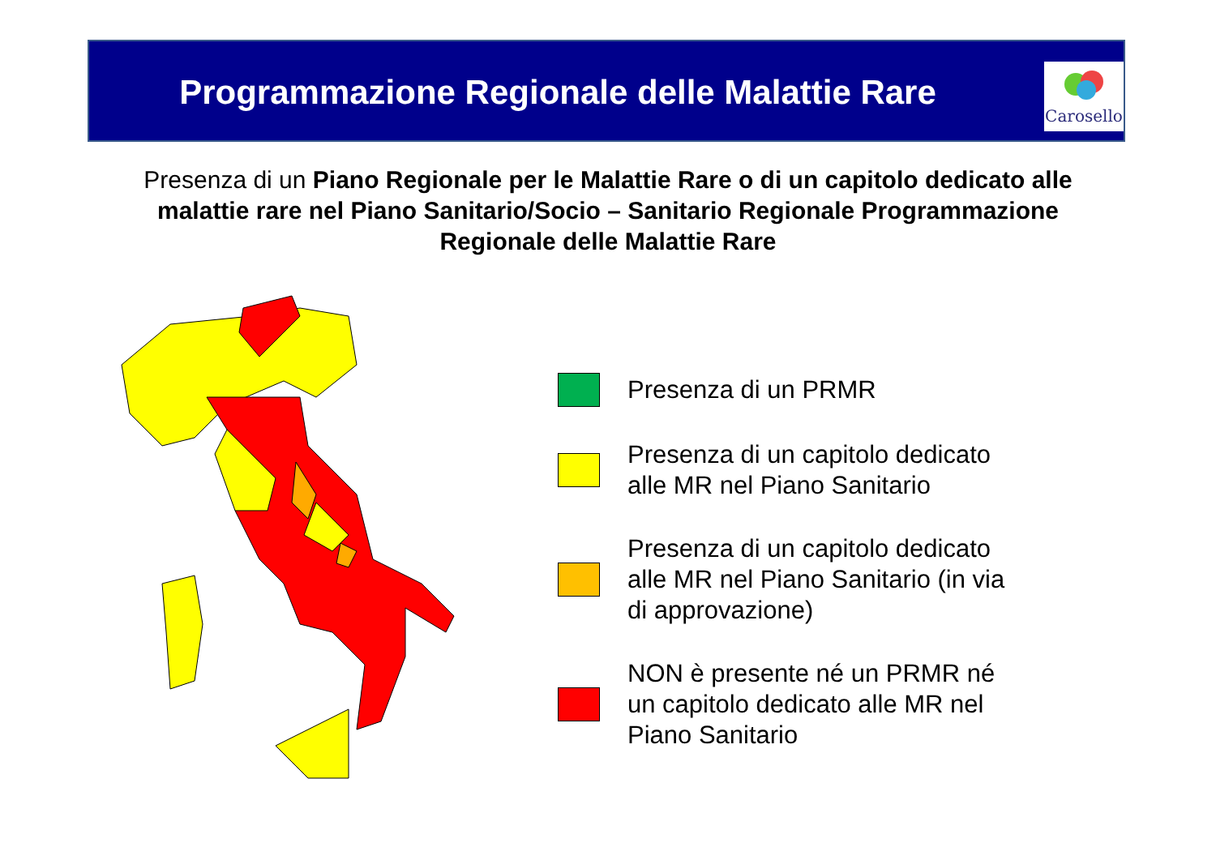Programmazione Regionale delle Malattie Rare
Carosello
Presenza di un Piano Regionale per le Malattie Rare o di un capitolo dedicato alle malattie rare nel Piano Sanitario/Socio – Sanitario Regionale Programmazione Regionale delle Malattie Rare
Presenza di un PRMR
Presenza di un capitolo dedicato alle MR nel Piano Sanitario
Presenza di un capitolo dedicato alle MR nel Piano Sanitario (in via di approvazione)
NON è presente né un PRMR né un capitolo dedicato alle MR nel Piano Sanitario